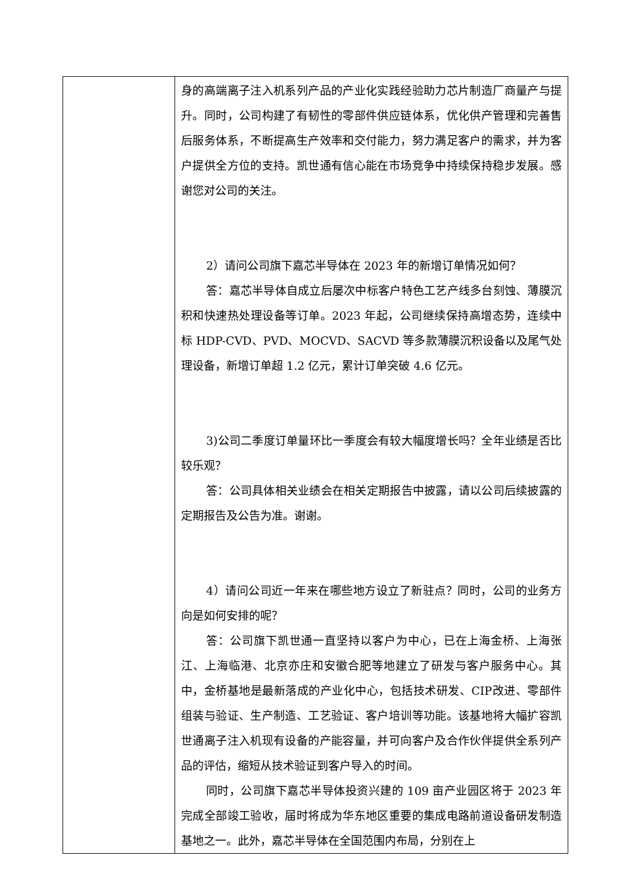| | 身的高端离子注入机系列产品的产业化实践经验助力芯片制造厂商量产与提升。同时，公司构建了有韧性的零部件供应链体系，优化供产管理和完善售后服务体系，不断提高生产效率和交付能力，努力满足客户的需求，并为客户提供全方位的支持。凯世通有信心能在市场竞争中持续保持稳步发展。感谢您对公司的关注。 2）请问公司旗下嘉芯半导体在 2023 年的新增订单情况如何？ 答：嘉芯半导体自成立后屡次中标客户特色工艺产线多台刻蚀、薄膜沉积和快速热处理设备等订单。2023 年起，公司继续保持高增态势，连续中标 HDP-CVD、PVD、MOCVD、SACVD 等多款薄膜沉积设备以及尾气处理设备，新增订单超 1.2 亿元，累计订单突破 4.6 亿元。 3)公司二季度订单量环比一季度会有较大幅度增长吗？全年业绩是否比较乐观？ 答：公司具体相关业绩会在相关定期报告中披露，请以公司后续披露的定期报告及公告为准。谢谢。 4）请问公司近一年来在哪些地方设立了新驻点？同时，公司的业务方向是如何安排的呢？ 答：公司旗下凯世通一直坚持以客户为中心，已在上海金桥、上海张江、上海临港、北京亦庄和安徽合肥等地建立了研发与客户服务中心。其中，金桥基地是最新落成的产业化中心，包括技术研发、CIP改进、零部件组装与验证、生产制造、工艺验证、客户培训等功能。该基地将大幅扩容凯世通离子注入机现有设备的产能容量，并可向客户及合作伙伴提供全系列产品的评估，缩短从技术验证到客户导入的时间。 同时，公司旗下嘉芯半导体投资兴建的 109 亩产业园区将于 2023 年完成全部竣工验收，届时将成为华东地区重要的集成电路前道设备研发制造基地之一。此外，嘉芯半导体在全国范围内布局，分别在上 |